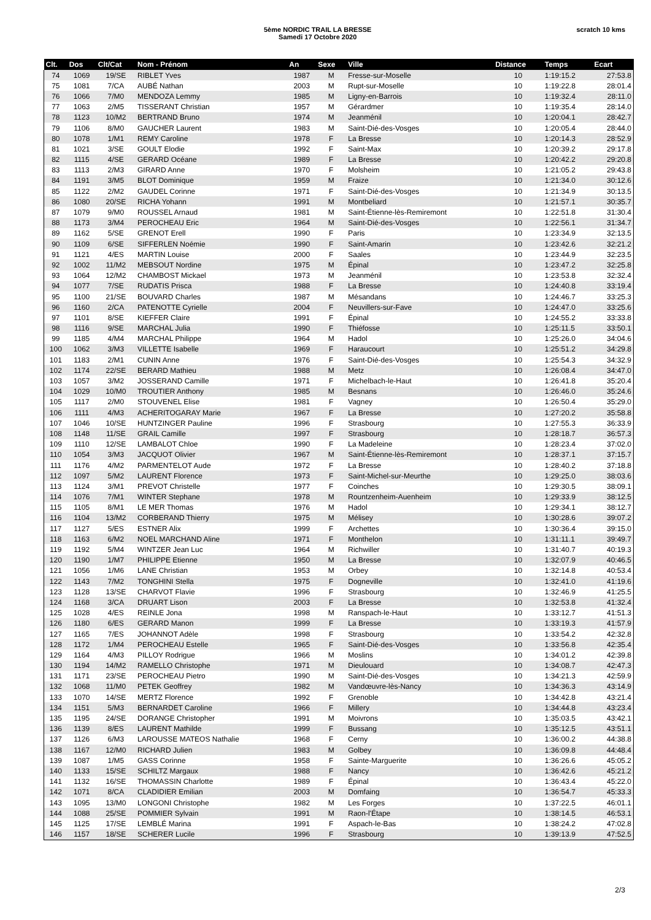5ème NORDIC TRAIL LA BRESSE
Samedi 17 Octobre 2020
scratch 10 kms
| Clt. | Dos | Clt/Cat | Nom - Prénom | An | Sexe | Ville | Distance | Temps | Ecart |
| --- | --- | --- | --- | --- | --- | --- | --- | --- | --- |
| 74 | 1069 | 19/SE | RIBLET Yves | 1987 | M | Fresse-sur-Moselle | 10 | 1:19:15.2 | 27:53.8 |
| 75 | 1081 | 7/CA | AUBÉ Nathan | 2003 | M | Rupt-sur-Moselle | 10 | 1:19:22.8 | 28:01.4 |
| 76 | 1066 | 7/M0 | MENDOZA Lemmy | 1985 | M | Ligny-en-Barrois | 10 | 1:19:32.4 | 28:11.0 |
| 77 | 1063 | 2/M5 | TISSERANT Christian | 1957 | M | Gérardmer | 10 | 1:19:35.4 | 28:14.0 |
| 78 | 1123 | 10/M2 | BERTRAND Bruno | 1974 | M | Jeanménil | 10 | 1:20:04.1 | 28:42.7 |
| 79 | 1106 | 8/M0 | GAUCHER Laurent | 1983 | M | Saint-Dié-des-Vosges | 10 | 1:20:05.4 | 28:44.0 |
| 80 | 1078 | 1/M1 | REMY Caroline | 1978 | F | La Bresse | 10 | 1:20:14.3 | 28:52.9 |
| 81 | 1021 | 3/SE | GOULT Elodie | 1992 | F | Saint-Max | 10 | 1:20:39.2 | 29:17.8 |
| 82 | 1115 | 4/SE | GERARD Océane | 1989 | F | La Bresse | 10 | 1:20:42.2 | 29:20.8 |
| 83 | 1113 | 2/M3 | GIRARD Anne | 1970 | F | Molsheim | 10 | 1:21:05.2 | 29:43.8 |
| 84 | 1191 | 3/M5 | BLOT Dominique | 1959 | M | Fraize | 10 | 1:21:34.0 | 30:12.6 |
| 85 | 1122 | 2/M2 | GAUDEL Corinne | 1971 | F | Saint-Dié-des-Vosges | 10 | 1:21:34.9 | 30:13.5 |
| 86 | 1080 | 20/SE | RICHA Yohann | 1991 | M | Montbeliard | 10 | 1:21:57.1 | 30:35.7 |
| 87 | 1079 | 9/M0 | ROUSSEL Arnaud | 1981 | M | Saint-Étienne-lès-Remiremont | 10 | 1:22:51.8 | 31:30.4 |
| 88 | 1173 | 3/M4 | PEROCHEAU Eric | 1964 | M | Saint-Dié-des-Vosges | 10 | 1:22:56.1 | 31:34.7 |
| 89 | 1162 | 5/SE | GRENOT Erell | 1990 | F | Paris | 10 | 1:23:34.9 | 32:13.5 |
| 90 | 1109 | 6/SE | SIFFERLEN Noémie | 1990 | F | Saint-Amarin | 10 | 1:23:42.6 | 32:21.2 |
| 91 | 1121 | 4/ES | MARTIN Louise | 2000 | F | Saales | 10 | 1:23:44.9 | 32:23.5 |
| 92 | 1002 | 11/M2 | MEBSOUT Nordine | 1975 | M | Épinal | 10 | 1:23:47.2 | 32:25.8 |
| 93 | 1064 | 12/M2 | CHAMBOST Mickael | 1973 | M | Jeanménil | 10 | 1:23:53.8 | 32:32.4 |
| 94 | 1077 | 7/SE | RUDATIS Prisca | 1988 | F | La Bresse | 10 | 1:24:40.8 | 33:19.4 |
| 95 | 1100 | 21/SE | BOUVARD Charles | 1987 | M | Mésandans | 10 | 1:24:46.7 | 33:25.3 |
| 96 | 1160 | 2/CA | PATENOTTE Cyrielle | 2004 | F | Neuvillers-sur-Fave | 10 | 1:24:47.0 | 33:25.6 |
| 97 | 1101 | 8/SE | KIEFFER Claire | 1991 | F | Épinal | 10 | 1:24:55.2 | 33:33.8 |
| 98 | 1116 | 9/SE | MARCHAL Julia | 1990 | F | Thiéfosse | 10 | 1:25:11.5 | 33:50.1 |
| 99 | 1185 | 4/M4 | MARCHAL Philippe | 1964 | M | Hadol | 10 | 1:25:26.0 | 34:04.6 |
| 100 | 1062 | 3/M3 | VILLETTE Isabelle | 1969 | F | Haraucourt | 10 | 1:25:51.2 | 34:29.8 |
| 101 | 1183 | 2/M1 | CUNIN Anne | 1976 | F | Saint-Dié-des-Vosges | 10 | 1:25:54.3 | 34:32.9 |
| 102 | 1174 | 22/SE | BERARD Mathieu | 1988 | M | Metz | 10 | 1:26:08.4 | 34:47.0 |
| 103 | 1057 | 3/M2 | JOSSERAND Camille | 1971 | F | Michelbach-le-Haut | 10 | 1:26:41.8 | 35:20.4 |
| 104 | 1029 | 10/M0 | TROUTIER Anthony | 1985 | M | Besnans | 10 | 1:26:46.0 | 35:24.6 |
| 105 | 1117 | 2/M0 | STOUVENEL Elise | 1981 | F | Vagney | 10 | 1:26:50.4 | 35:29.0 |
| 106 | 1111 | 4/M3 | ACHERITOGARAY Marie | 1967 | F | La Bresse | 10 | 1:27:20.2 | 35:58.8 |
| 107 | 1046 | 10/SE | HUNTZINGER Pauline | 1996 | F | Strasbourg | 10 | 1:27:55.3 | 36:33.9 |
| 108 | 1148 | 11/SE | GRAIL Camille | 1997 | F | Strasbourg | 10 | 1:28:18.7 | 36:57.3 |
| 109 | 1110 | 12/SE | LAMBALOT Chloe | 1990 | F | La Madeleine | 10 | 1:28:23.4 | 37:02.0 |
| 110 | 1054 | 3/M3 | JACQUOT Olivier | 1967 | M | Saint-Étienne-lès-Remiremont | 10 | 1:28:37.1 | 37:15.7 |
| 111 | 1176 | 4/M2 | PARMENTELOT Aude | 1972 | F | La Bresse | 10 | 1:28:40.2 | 37:18.8 |
| 112 | 1097 | 5/M2 | LAURENT Florence | 1973 | F | Saint-Michel-sur-Meurthe | 10 | 1:29:25.0 | 38:03.6 |
| 113 | 1124 | 3/M1 | PREVOT Christelle | 1977 | F | Coinches | 10 | 1:29:30.5 | 38:09.1 |
| 114 | 1076 | 7/M1 | WINTER Stephane | 1978 | M | Rountzenheim-Auenheim | 10 | 1:29:33.9 | 38:12.5 |
| 115 | 1105 | 8/M1 | LE MER Thomas | 1976 | M | Hadol | 10 | 1:29:34.1 | 38:12.7 |
| 116 | 1104 | 13/M2 | CORBERAND Thierry | 1975 | M | Mélisey | 10 | 1:30:28.6 | 39:07.2 |
| 117 | 1127 | 5/ES | ESTNER Alix | 1999 | F | Archettes | 10 | 1:30:36.4 | 39:15.0 |
| 118 | 1163 | 6/M2 | NOEL MARCHAND Aline | 1971 | F | Monthelon | 10 | 1:31:11.1 | 39:49.7 |
| 119 | 1192 | 5/M4 | WINTZER Jean Luc | 1964 | M | Richwiller | 10 | 1:31:40.7 | 40:19.3 |
| 120 | 1190 | 1/M7 | PHILIPPE Etienne | 1950 | M | La Bresse | 10 | 1:32:07.9 | 40:46.5 |
| 121 | 1056 | 1/M6 | LANE Christian | 1953 | M | Orbey | 10 | 1:32:14.8 | 40:53.4 |
| 122 | 1143 | 7/M2 | TONGHINI Stella | 1975 | F | Dogneville | 10 | 1:32:41.0 | 41:19.6 |
| 123 | 1128 | 13/SE | CHARVOT Flavie | 1996 | F | Strasbourg | 10 | 1:32:46.9 | 41:25.5 |
| 124 | 1168 | 3/CA | DRUART Lison | 2003 | F | La Bresse | 10 | 1:32:53.8 | 41:32.4 |
| 125 | 1028 | 4/ES | REINLE Jona | 1998 | M | Ranspach-le-Haut | 10 | 1:33:12.7 | 41:51.3 |
| 126 | 1180 | 6/ES | GERARD Manon | 1999 | F | La Bresse | 10 | 1:33:19.3 | 41:57.9 |
| 127 | 1165 | 7/ES | JOHANNOT Adèle | 1998 | F | Strasbourg | 10 | 1:33:54.2 | 42:32.8 |
| 128 | 1172 | 1/M4 | PEROCHEAU Estelle | 1965 | F | Saint-Dié-des-Vosges | 10 | 1:33:56.8 | 42:35.4 |
| 129 | 1164 | 4/M3 | PILLOY Rodrigue | 1966 | M | Moslins | 10 | 1:34:01.2 | 42:39.8 |
| 130 | 1194 | 14/M2 | RAMELLO Christophe | 1971 | M | Dieulouard | 10 | 1:34:08.7 | 42:47.3 |
| 131 | 1171 | 23/SE | PEROCHEAU Pietro | 1990 | M | Saint-Dié-des-Vosges | 10 | 1:34:21.3 | 42:59.9 |
| 132 | 1068 | 11/M0 | PETEK Geoffrey | 1982 | M | Vandœuvre-lès-Nancy | 10 | 1:34:36.3 | 43:14.9 |
| 133 | 1070 | 14/SE | MERTZ Florence | 1992 | F | Grenoble | 10 | 1:34:42.8 | 43:21.4 |
| 134 | 1151 | 5/M3 | BERNARDET Caroline | 1966 | F | Millery | 10 | 1:34:44.8 | 43:23.4 |
| 135 | 1195 | 24/SE | DORANGE Christopher | 1991 | M | Moivrons | 10 | 1:35:03.5 | 43:42.1 |
| 136 | 1139 | 8/ES | LAURENT Mathilde | 1999 | F | Bussang | 10 | 1:35:12.5 | 43:51.1 |
| 137 | 1126 | 6/M3 | LAROUSSE MATEOS Nathalie | 1968 | F | Cerny | 10 | 1:36:00.2 | 44:38.8 |
| 138 | 1167 | 12/M0 | RICHARD Julien | 1983 | M | Golbey | 10 | 1:36:09.8 | 44:48.4 |
| 139 | 1087 | 1/M5 | GASS Corinne | 1958 | F | Sainte-Marguerite | 10 | 1:36:26.6 | 45:05.2 |
| 140 | 1133 | 15/SE | SCHILTZ Margaux | 1988 | F | Nancy | 10 | 1:36:42.6 | 45:21.2 |
| 141 | 1132 | 16/SE | THOMASSIN Charlotte | 1989 | F | Épinal | 10 | 1:36:43.4 | 45:22.0 |
| 142 | 1071 | 8/CA | CLADIDIER Emilian | 2003 | M | Domfaing | 10 | 1:36:54.7 | 45:33.3 |
| 143 | 1095 | 13/M0 | LONGONI Christophe | 1982 | M | Les Forges | 10 | 1:37:22.5 | 46:01.1 |
| 144 | 1088 | 25/SE | POMMIER Sylvain | 1991 | M | Raon-l'Étape | 10 | 1:38:14.5 | 46:53.1 |
| 145 | 1125 | 17/SE | LEMBLÉ Marina | 1991 | F | Aspach-le-Bas | 10 | 1:38:24.2 | 47:02.8 |
| 146 | 1157 | 18/SE | SCHERER Lucile | 1996 | F | Strasbourg | 10 | 1:39:13.9 | 47:52.5 |
2/3